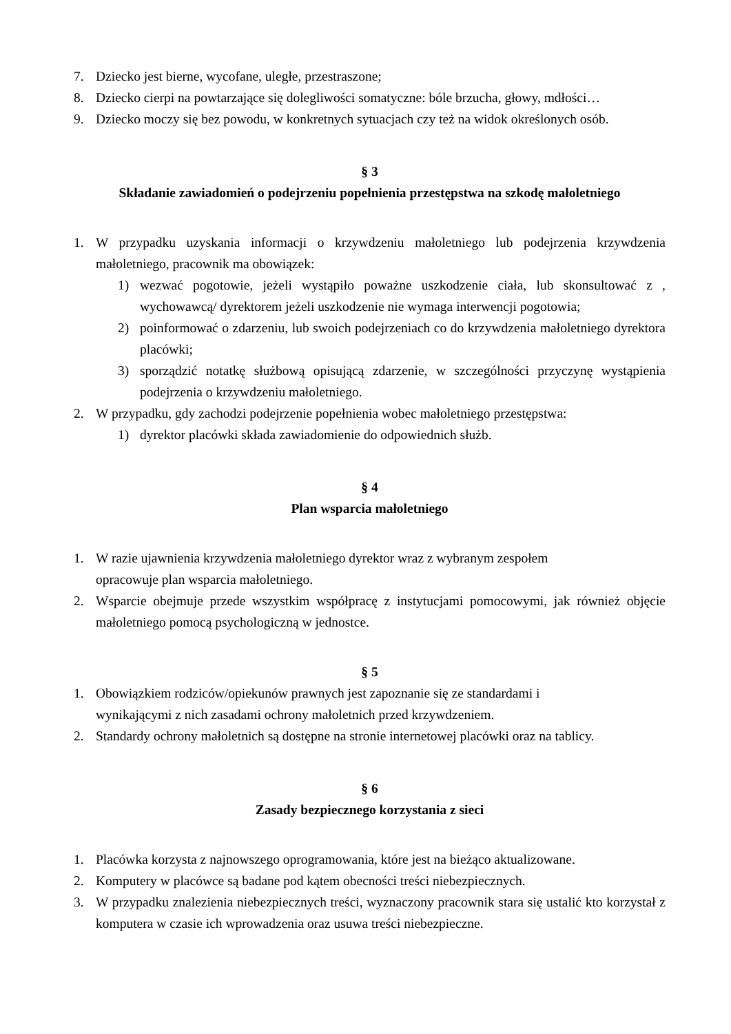7. Dziecko jest bierne, wycofane, uległe, przestraszone;
8. Dziecko cierpi na powtarzające się dolegliwości somatyczne: bóle brzucha, głowy, mdłości…
9. Dziecko moczy się bez powodu, w konkretnych sytuacjach czy też na widok określonych osób.
§ 3
Składanie zawiadomień o podejrzeniu popełnienia przestępstwa na szkodę małoletniego
1. W przypadku uzyskania informacji o krzywdzeniu małoletniego lub podejrzenia krzywdzenia małoletniego, pracownik ma obowiązek:
1) wezwać pogotowie, jeżeli wystąpiło poważne uszkodzenie ciała, lub skonsultować z , wychowawcą/ dyrektorem jeżeli uszkodzenie nie wymaga interwencji pogotowia;
2) poinformować o zdarzeniu, lub swoich podejrzeniach co do krzywdzenia małoletniego dyrektora placówki;
3) sporządzić notatkę służbową opisującą zdarzenie, w szczególności przyczynę wystąpienia podejrzenia o krzywdzeniu małoletniego.
2. W przypadku, gdy zachodzi podejrzenie popełnienia wobec małoletniego przestępstwa:
1) dyrektor placówki składa zawiadomienie do odpowiednich służb.
§ 4
Plan wsparcia małoletniego
1. W razie ujawnienia krzywdzenia małoletniego dyrektor wraz z wybranym zespołem
opracowuje plan wsparcia małoletniego.
2. Wsparcie obejmuje przede wszystkim współpracę z instytucjami pomocowymi, jak również objęcie małoletniego pomocą psychologiczną w jednostce.
§ 5
1. Obowiązkiem rodziców/opiekunów prawnych jest zapoznanie się ze standardami i
wynikającymi z nich zasadami ochrony małoletnich przed krzywdzeniem.
2. Standardy ochrony małoletnich są dostępne na stronie internetowej placówki oraz na tablicy.
§ 6
Zasady bezpiecznego korzystania z sieci
1. Placówka korzysta z najnowszego oprogramowania, które jest na bieżąco aktualizowane.
2. Komputery w placówce są badane pod kątem obecności treści niebezpiecznych.
3. W przypadku znalezienia niebezpiecznych treści, wyznaczony pracownik stara się ustalić kto korzystał z komputera w czasie ich wprowadzenia oraz usuwa treści niebezpieczne.